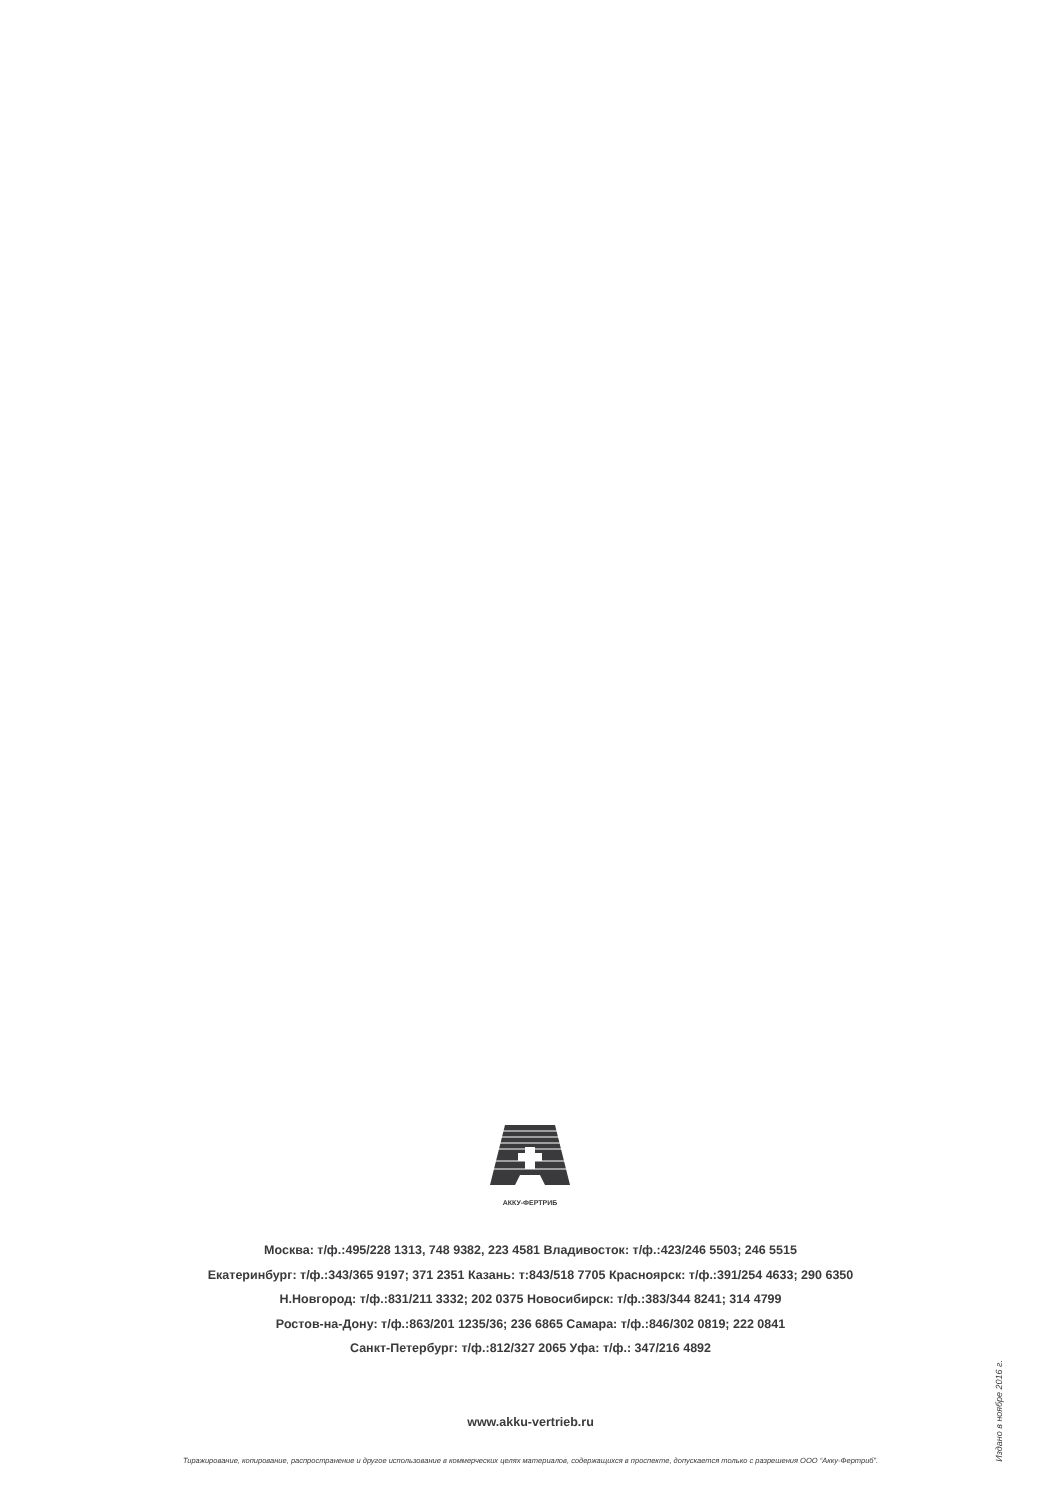АККУ-ФЕРТРИБ
Москва: т/ф.:495/228 1313, 748 9382, 223 4581 Владивосток: т/ф.:423/246 5503; 246 5515
Екатеринбург: т/ф.:343/365 9197; 371 2351 Казань: т:843/518 7705 Красноярск: т/ф.:391/254 4633; 290 6350
Н.Новгород: т/ф.:831/211 3332; 202 0375 Новосибирск: т/ф.:383/344 8241; 314 4799
Ростов-на-Дону: т/ф.:863/201 1235/36; 236 6865 Самара: т/ф.:846/302 0819; 222 0841
Санкт-Петербург: т/ф.:812/327 2065 Уфа: т/ф.: 347/216 4892
www.akku-vertrieb.ru
Тиражирование, копирование, распространение и другое использование в коммерческих целях материалов, содержащихся в проспекте, допускается только с разрешения ООО “Акку-Фертриб”.
Издано в ноябре 2016 г.